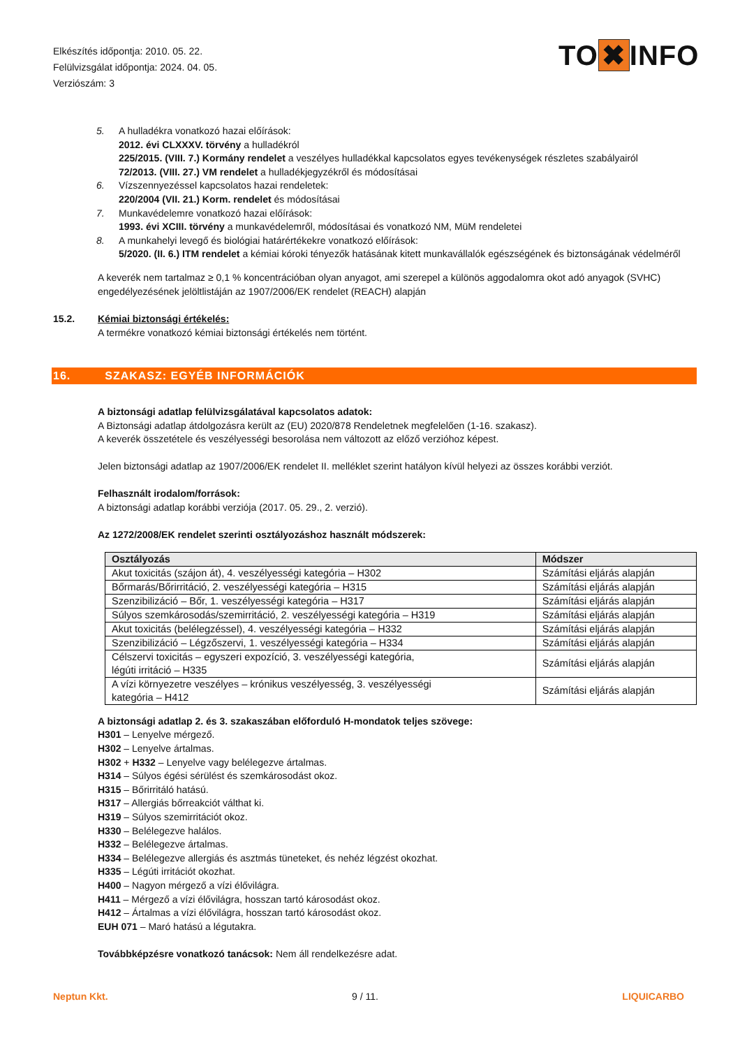Elkészítés időpontja: 2010. 05. 22.
Felülvizsgálat időpontja: 2024. 04. 05.
Verziószám: 3
TO ✖ INFO
5. A hulladékra vonatkozó hazai előírások:
2012. évi CLXXXV. törvény a hulladékról
225/2015. (VIII. 7.) Kormány rendelet a veszélyes hulladékkal kapcsolatos egyes tevékenységek részletes szabályairól
72/2013. (VIII. 27.) VM rendelet a hulladékjegyzékről és módosításai
6. Vízszennyezéssel kapcsolatos hazai rendeletek:
220/2004 (VII. 21.) Korm. rendelet és módosításai
7. Munkavédelemre vonatkozó hazai előírások:
1993. évi XCIII. törvény a munkavédelemről, módosításai és vonatkozó NM, MüM rendeletei
8. A munkahelyi levegő és biológiai határértékekre vonatkozó előírások:
5/2020. (II. 6.) ITM rendelet a kémiai kóroki tényezők hatásának kitett munkavállalók egészségének és biztonságának védelméről
A keverék nem tartalmaz ≥ 0,1 % koncentrációban olyan anyagot, ami szerepel a különös aggodalomra okot adó anyagok (SVHC) engedélyezésének jelöltlistáján az 1907/2006/EK rendelet (REACH) alapján
15.2. Kémiai biztonsági értékelés:
A termékre vonatkozó kémiai biztonsági értékelés nem történt.
16. SZAKASZ: EGYÉB INFORMÁCIÓK
A biztonsági adatlap felülvizsgálatával kapcsolatos adatok:
A Biztonsági adatlap átdolgozásra került az (EU) 2020/878 Rendeletnek megfelelően (1-16. szakasz).
A keverék összetétele és veszélyességi besorolása nem változott az előző verzióhoz képest.
Jelen biztonsági adatlap az 1907/2006/EK rendelet II. melléklet szerint hatályon kívül helyezi az összes korábbi verziót.
Felhasznált irodalom/források:
A biztonsági adatlap korábbi verziója (2017. 05. 29., 2. verzió).
Az 1272/2008/EK rendelet szerinti osztályozáshoz használt módszerek:
| Osztályozás | Módszer |
| --- | --- |
| Akut toxicitás (szájon át), 4. veszélyességi kategória – H302 | Számítási eljárás alapján |
| Bőrmarás/Bőrirritáció, 2. veszélyességi kategória – H315 | Számítási eljárás alapján |
| Szenzibilizáció – Bőr, 1. veszélyességi kategória – H317 | Számítási eljárás alapján |
| Súlyos szemkárosodás/szemirritáció, 2. veszélyességi kategória – H319 | Számítási eljárás alapján |
| Akut toxicitás (belélegzéssel), 4. veszélyességi kategória – H332 | Számítási eljárás alapján |
| Szenzibilizáció – Légzőszervi, 1. veszélyességi kategória – H334 | Számítási eljárás alapján |
| Célszervi toxicitás – egyszeri expozíció, 3. veszélyességi kategória, légúti irritáció – H335 | Számítási eljárás alapján |
| A vízi környezetre veszélyes – krónikus veszélyesség, 3. veszélyességi kategória – H412 | Számítási eljárás alapján |
A biztonsági adatlap 2. és 3. szakaszában előforduló H-mondatok teljes szövege:
H301 – Lenyelve mérgező.
H302 – Lenyelve ártalmas.
H302 + H332 – Lenyelve vagy belélegezve ártalmas.
H314 – Súlyos égési sérülést és szemkárosodást okoz.
H315 – Bőrirritáló hatású.
H317 – Allergiás bőrreakciót válthat ki.
H319 – Súlyos szemirritációt okoz.
H330 – Belélegezve halálos.
H332 – Belélegezve ártalmas.
H334 – Belélegezve allergiás és asztmás tüneteket, és nehéz légzést okozhat.
H335 – Légúti irritációt okozhat.
H400 – Nagyon mérgező a vízi élővilágra.
H411 – Mérgező a vízi élővilágra, hosszan tartó károsodást okoz.
H412 – Ártalmas a vízi élővilágra, hosszan tartó károsodást okoz.
EUH 071 – Maró hatású a légutakra.
Továbbképzésre vonatkozó tanácsok: Nem áll rendelkezésre adat.
Neptun Kkt. 9 / 11. LIQUICARBO